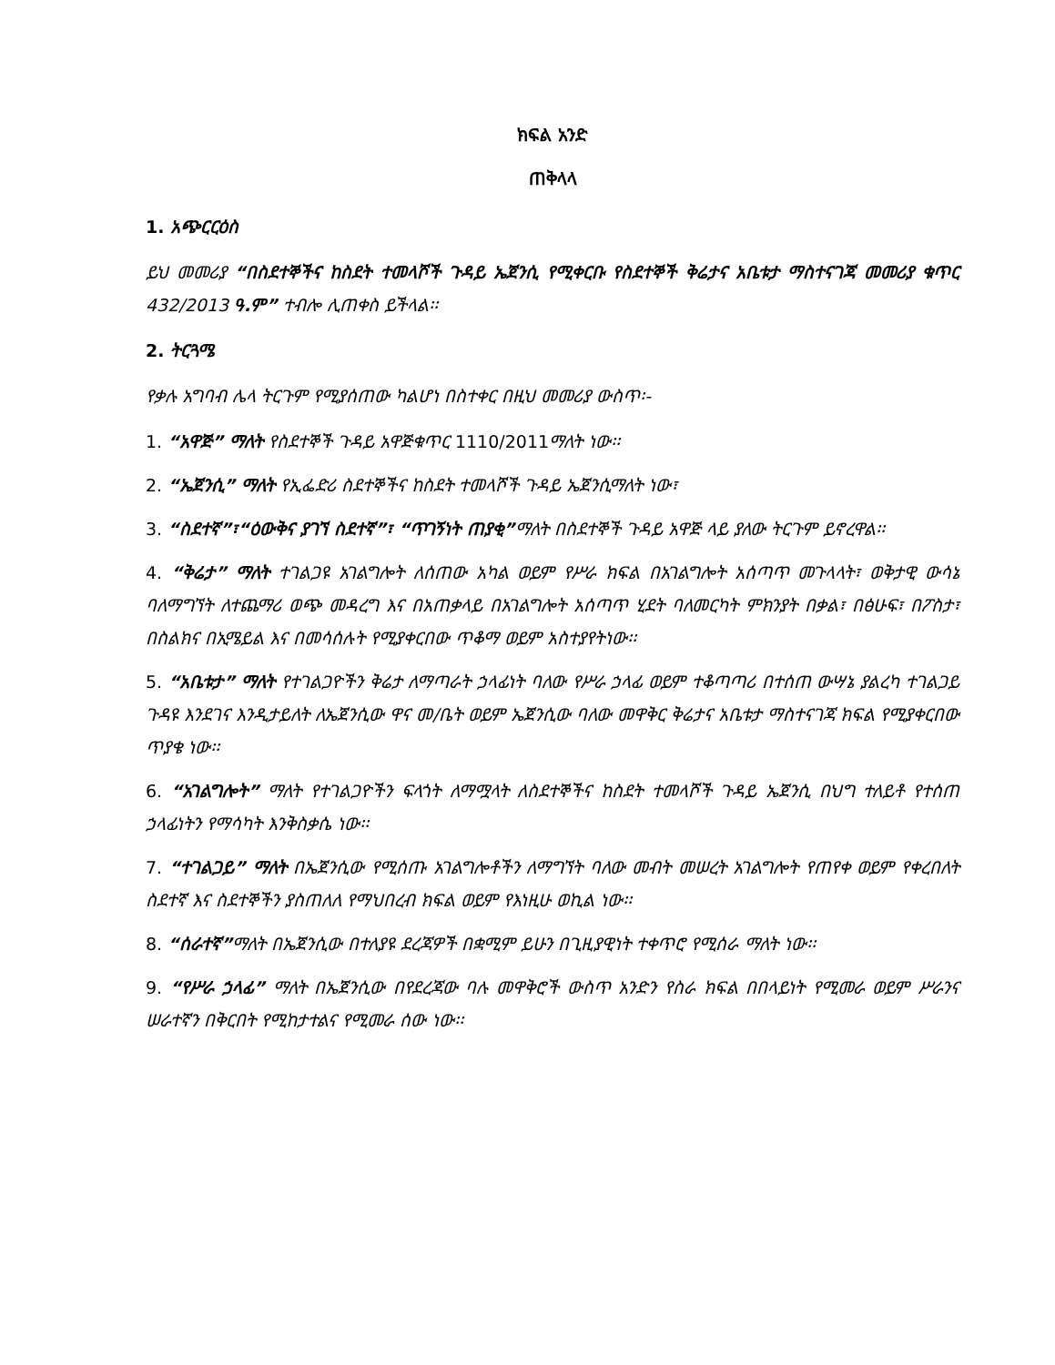ክፍል አንድ
ጠቅላላ
1. አጭርርዕስ
ይህ መመሪያ “በስደተኞችና ከስደት ተመላሾች ጉዳይ ኤጀንሲ የሚቀርቡ የስደተኞች ቅሬታና አቤቱታ ማስተናገጃ መመሪያ ቁጥር 432/2013 ዓ.ም” ተብሎ ሊጠቀስ ይችላል፡፡
2. ትርጓሜ
የቃሉ አግባብ ሌላ ትርጉም የሚያሰጠው ካልሆነ በስተቀር በዚህ መመሪያ ውስጥ፡-
1. “አዋጅ” ማለት የስደተኞች ጉዳይ አዋጅቁጥር 1110/2011ማለት ነው፡፡
2. “ኤጀንሲ” ማለት የኢፌድሪ ስደተኞችና ከስደት ተመላሾች ጉዳይ ኤጀንሲማለት ነው፣
3. “ስደተኛ”፣“ዕውቅና ያገኘ ስደተኛ”፣ “ጥገኝነት ጠያቂ”ማለት በስደተኞች ጉዳይ አዋጅ ላይ ያለው ትርጉም ይኖረዋል፡፡
4. “ቅሬታ” ማለት ተገልጋዩ አገልግሎት ለሰጠው አካል ወይም የሥራ ክፍል በአገልግሎት አሰጣጥ መጉላላት፣ ወቅታዊ ውሳኔ ባለማግኘት ለተጨማሪ ወጭ መዳረግ እና በአጠቃላይ በአገልግሎት አሰጣጥ ሂደት ባለመርካት ምክንያት በቃል፣ በፅሁፍ፣ በፖስታ፣ በስልክና በኢሜይል እና በመሳሰሉት የሚያቀርበው ጥቆማ ወይም አስተያየትነው፡፡
5. “አቤቱታ” ማለት የተገልጋዮችን ቅሬታ ለማጣራት ኃላፊነት ባለው የሥራ ኃላፊ ወይም ተቆጣጣሪ በተሰጠ ውሣኔ ያልረካ ተገልጋይ ጉዳዩ እንደገና እንዲታይለት ለኤጀንሲው ዋና መ/ቤት ወይም ኤጀንሲው ባለው መዋቅር ቅሬታና አቤቱታ ማስተናገጃ ክፍል የሚያቀርበው ጥያቄ ነው፡፡
6. “አገልግሎት” ማለት የተገልጋዮችን ፍላጎት ለማሟላት ለስደተኞችና ከስደት ተመላሾች ጉዳይ ኤጀንሲ በህግ ተለይቶ የተሰጠ ኃላፊነትን የማሳካት እንቅስቃሴ ነው፡፡
7. “ተገልጋይ” ማለት በኤጀንሲው የሚሰጡ አገልግሎቶችን ለማግኘት ባለው መብት መሠረት አገልግሎት የጠየቀ ወይም የቀረበለት ስደተኛ እና ስደተኞችን ያስጠለለ የማህበረብ ክፍል ወይም የእነዚሁ ወኪል ነው፡፡
8. “ሰራተኛ”ማለት በኤጀንሲው በተለያዩ ደረጃዎች በቋሚም ይሁን በጊዚያዊነት ተቀጥሮ የሚሰራ ማለት ነው፡፡
9. “የሥራ ኃላፊ” ማለት በኤጀንሲው በየደረጃው ባሉ መዋቅሮች ውስጥ አንድን የስራ ክፍል በበላይነት የሚመራ ወይም ሥራንና ሠራተኛን በቅርበት የሚከታተልና የሚመራ ሰው ነው፡፡